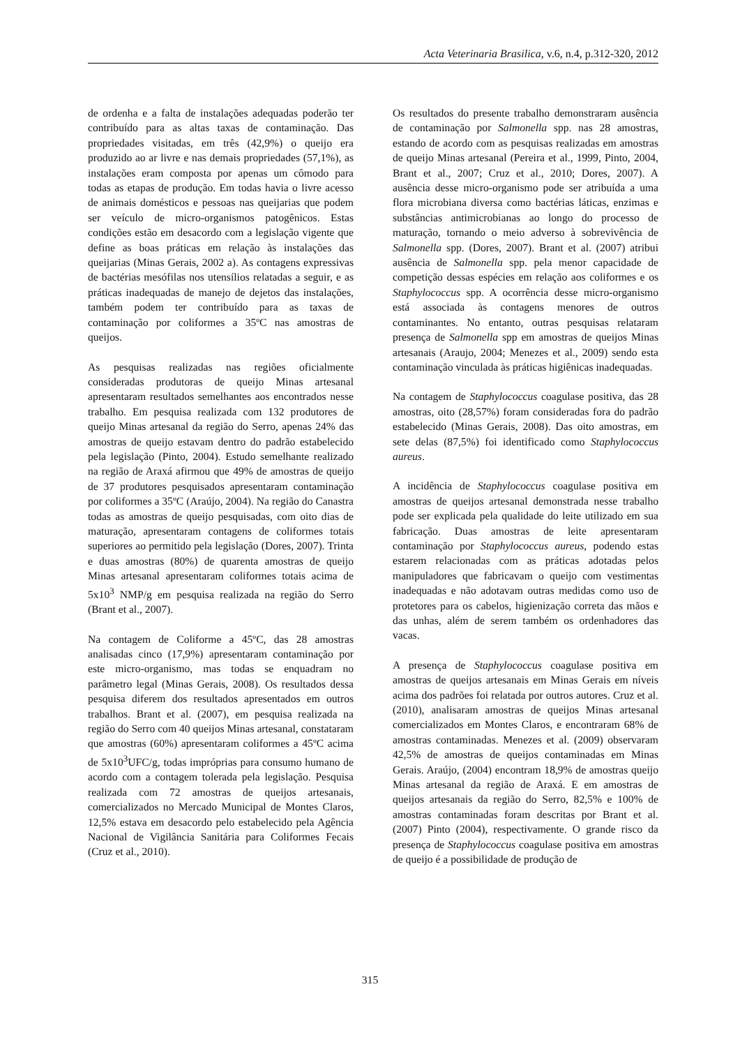Acta Veterinaria Brasilica, v.6, n.4, p.312-320, 2012
de ordenha e a falta de instalações adequadas poderão ter contribuído para as altas taxas de contaminação. Das propriedades visitadas, em três (42,9%) o queijo era produzido ao ar livre e nas demais propriedades (57,1%), as instalações eram composta por apenas um cômodo para todas as etapas de produção. Em todas havia o livre acesso de animais domésticos e pessoas nas queijarias que podem ser veículo de micro-organismos patogênicos. Estas condições estão em desacordo com a legislação vigente que define as boas práticas em relação às instalações das queijarias (Minas Gerais, 2002 a). As contagens expressivas de bactérias mesófilas nos utensílios relatadas a seguir, e as práticas inadequadas de manejo de dejetos das instalações, também podem ter contribuído para as taxas de contaminação por coliformes a 35ºC nas amostras de queijos.
As pesquisas realizadas nas regiões oficialmente consideradas produtoras de queijo Minas artesanal apresentaram resultados semelhantes aos encontrados nesse trabalho. Em pesquisa realizada com 132 produtores de queijo Minas artesanal da região do Serro, apenas 24% das amostras de queijo estavam dentro do padrão estabelecido pela legislação (Pinto, 2004). Estudo semelhante realizado na região de Araxá afirmou que 49% de amostras de queijo de 37 produtores pesquisados apresentaram contaminação por coliformes a 35ºC (Araújo, 2004). Na região do Canastra todas as amostras de queijo pesquisadas, com oito dias de maturação, apresentaram contagens de coliformes totais superiores ao permitido pela legislação (Dores, 2007). Trinta e duas amostras (80%) de quarenta amostras de queijo Minas artesanal apresentaram coliformes totais acima de 5x10<sup>3</sup> NMP/g em pesquisa realizada na região do Serro (Brant et al., 2007).
Na contagem de Coliforme a 45ºC, das 28 amostras analisadas cinco (17,9%) apresentaram contaminação por este micro-organismo, mas todas se enquadram no parâmetro legal (Minas Gerais, 2008). Os resultados dessa pesquisa diferem dos resultados apresentados em outros trabalhos. Brant et al. (2007), em pesquisa realizada na região do Serro com 40 queijos Minas artesanal, constataram que amostras (60%) apresentaram coliformes a 45ºC acima de 5x10<sup>3</sup>UFC/g, todas impróprias para consumo humano de acordo com a contagem tolerada pela legislação. Pesquisa realizada com 72 amostras de queijos artesanais, comercializados no Mercado Municipal de Montes Claros, 12,5% estava em desacordo pelo estabelecido pela Agência Nacional de Vigilância Sanitária para Coliformes Fecais (Cruz et al., 2010).
Os resultados do presente trabalho demonstraram ausência de contaminação por Salmonella spp. nas 28 amostras, estando de acordo com as pesquisas realizadas em amostras de queijo Minas artesanal (Pereira et al., 1999, Pinto, 2004, Brant et al., 2007; Cruz et al., 2010; Dores, 2007). A ausência desse micro-organismo pode ser atribuída a uma flora microbiana diversa como bactérias láticas, enzimas e substâncias antimicrobianas ao longo do processo de maturação, tornando o meio adverso à sobrevivência de Salmonella spp. (Dores, 2007). Brant et al. (2007) atribui ausência de Salmonella spp. pela menor capacidade de competição dessas espécies em relação aos coliformes e os Staphylococcus spp. A ocorrência desse micro-organismo está associada às contagens menores de outros contaminantes. No entanto, outras pesquisas relataram presença de Salmonella spp em amostras de queijos Minas artesanais (Araujo, 2004; Menezes et al., 2009) sendo esta contaminação vinculada às práticas higiênicas inadequadas.
Na contagem de Staphylococcus coagulase positiva, das 28 amostras, oito (28,57%) foram consideradas fora do padrão estabelecido (Minas Gerais, 2008). Das oito amostras, em sete delas (87,5%) foi identificado como Staphylococcus aureus.
A incidência de Staphylococcus coagulase positiva em amostras de queijos artesanal demonstrada nesse trabalho pode ser explicada pela qualidade do leite utilizado em sua fabricação. Duas amostras de leite apresentaram contaminação por Staphylococcus aureus, podendo estas estarem relacionadas com as práticas adotadas pelos manipuladores que fabricavam o queijo com vestimentas inadequadas e não adotavam outras medidas como uso de protetores para os cabelos, higienização correta das mãos e das unhas, além de serem também os ordenhadores das vacas.
A presença de Staphylococcus coagulase positiva em amostras de queijos artesanais em Minas Gerais em níveis acima dos padrões foi relatada por outros autores. Cruz et al. (2010), analisaram amostras de queijos Minas artesanal comercializados em Montes Claros, e encontraram 68% de amostras contaminadas. Menezes et al. (2009) observaram 42,5% de amostras de queijos contaminadas em Minas Gerais. Araújo, (2004) encontram 18,9% de amostras queijo Minas artesanal da região de Araxá. E em amostras de queijos artesanais da região do Serro, 82,5% e 100% de amostras contaminadas foram descritas por Brant et al. (2007) Pinto (2004), respectivamente. O grande risco da presença de Staphylococcus coagulase positiva em amostras de queijo é a possibilidade de produção de
315